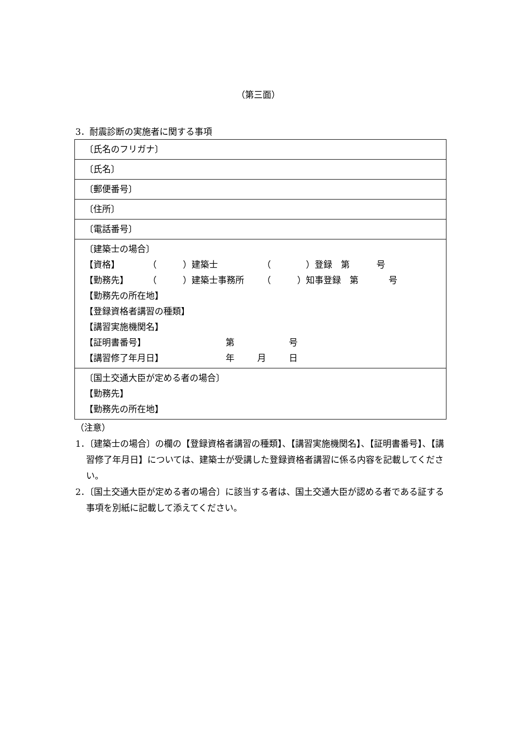（第三面）
3．耐震診断の実施者に関する事項
| 〔氏名のフリガナ〕 |
| 〔氏名〕 |
| 〔郵便番号〕 |
| 〔住所〕 |
| 〔電話番号〕 |
| 〔建築士の場合〕 【資格】 （ ）建築士 （ ）登録 第 号 【勤務先】 （ ）建築士事務所 （ ）知事登録 第 号 【勤務先の所在地】 【登録資格者講習の種類】 【講習実施機関名】 【証明書番号】 第 号 【講習修了年月日】 年 月 日 |
| 〔国土交通大臣が定める者の場合〕 【勤務先】 【勤務先の所在地】 |
（注意）
1．〔建築士の場合〕の欄の【登録資格者講習の種類】、【講習実施機関名】、【証明書番号】、【講習修了年月日】については、建築士が受講した登録資格者講習に係る内容を記載してください。
2．〔国土交通大臣が定める者の場合〕に該当する者は、国土交通大臣が認める者である証する事項を別紙に記載して添えてください。